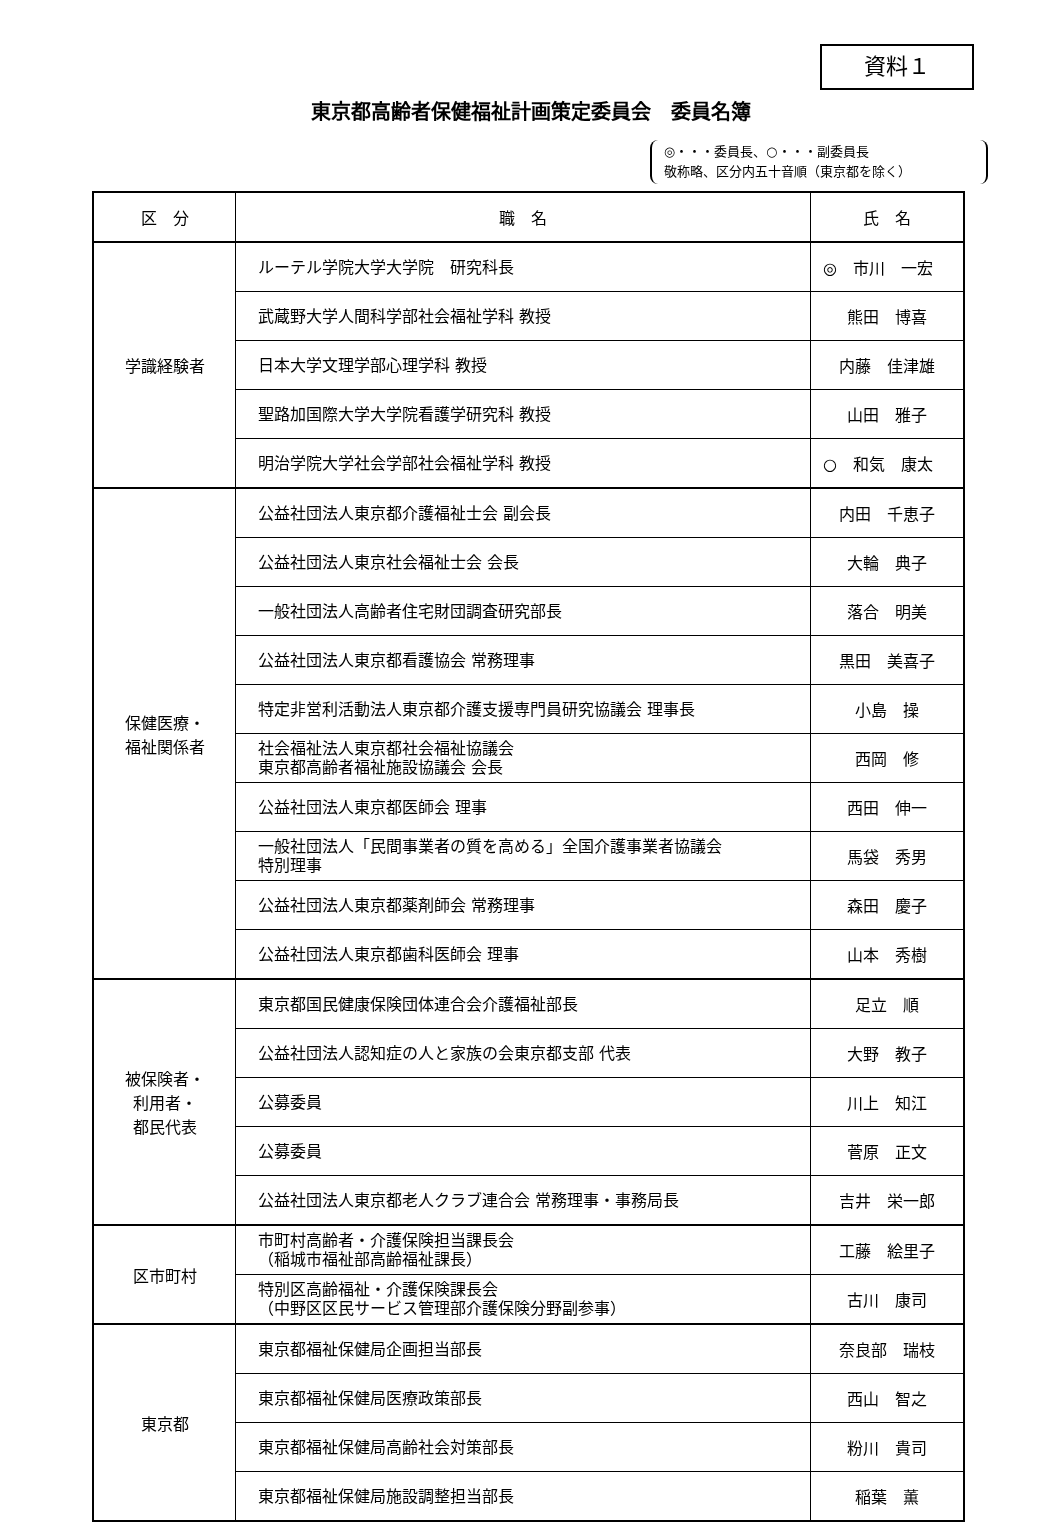資料１
東京都高齢者保健福祉計画策定委員会　委員名簿
◎・・・委員長、○・・・副委員長
敬称略、区分内五十音順（東京都を除く）
| 区 分 | 職 名 | 氏 名 |
| --- | --- | --- |
| 学識経験者 | ルーテル学院大学大学院 研究科長 | ◎ 市川 一宏 |
| | 武蔵野大学人間科学部社会福祉学科 教授 | 熊田 博喜 |
| | 日本大学文理学部心理学科 教授 | 内藤 佳津雄 |
| | 聖路加国際大学大学院看護学研究科 教授 | 山田 雅子 |
| | 明治学院大学社会学部社会福祉学科 教授 | ○ 和気 康太 |
| 保健医療・ 福祉関係者 | 公益社団法人東京都介護福祉士会 副会長 | 内田 千恵子 |
| | 公益社団法人東京社会福祉士会 会長 | 大輪 典子 |
| | 一般社団法人高齢者住宅財団調査研究部長 | 落合 明美 |
| | 公益社団法人東京都看護協会 常務理事 | 黒田 美喜子 |
| | 特定非営利活動法人東京都介護支援専門員研究協議会 理事長 | 小島 操 |
| | 社会福祉法人東京都社会福祉協議会 東京都高齢者福祉施設協議会 会長 | 西岡 修 |
| | 公益社団法人東京都医師会 理事 | 西田 伸一 |
| | 一般社団法人「民間事業者の質を高める」全国介護事業者協議会 特別理事 | 馬袋 秀男 |
| | 公益社団法人東京都薬剤師会 常務理事 | 森田 慶子 |
| | 公益社団法人東京都歯科医師会 理事 | 山本 秀樹 |
| 被保険者・ 利用者・ 都民代表 | 東京都国民健康保険団体連合会介護福祉部長 | 足立 順 |
| | 公益社団法人認知症の人と家族の会東京都支部 代表 | 大野 教子 |
| | 公募委員 | 川上 知江 |
| | 公募委員 | 菅原 正文 |
| | 公益社団法人東京都老人クラブ連合会 常務理事・事務局長 | 吉井 栄一郎 |
| 区市町村 | 市町村高齢者・介護保険担当課長会 （稲城市福祉部高齢福祉課長） | 工藤 絵里子 |
| | 特別区高齢福祉・介護保険課長会 （中野区区民サービス管理部介護保険分野副参事） | 古川 康司 |
| 東京都 | 東京都福祉保健局企画担当部長 | 奈良部 瑞枝 |
| | 東京都福祉保健局医療政策部長 | 西山 智之 |
| | 東京都福祉保健局高齢社会対策部長 | 粉川 貴司 |
| | 東京都福祉保健局施設調整担当部長 | 稲葉 薫 |